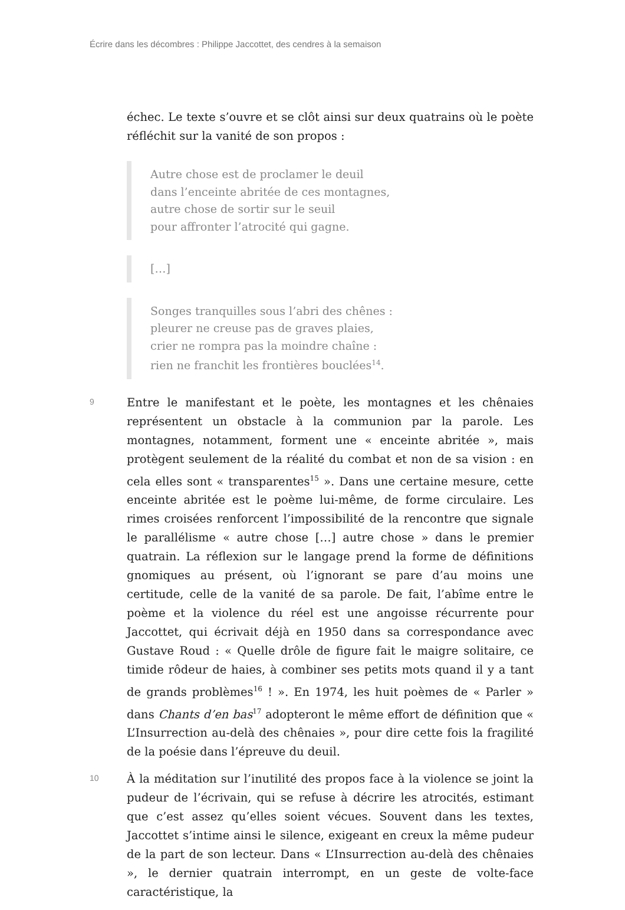Écrire dans les décombres : Philippe Jaccottet, des cendres à la semaison
échec. Le texte s’ouvre et se clôt ainsi sur deux quatrains où le poète réfléchit sur la vanité de son propos :
Autre chose est de proclamer le deuil
dans l’enceinte abritée de ces montagnes,
autre chose de sortir sur le seuil
pour affronter l’atrocité qui gagne.
[…]
Songes tranquilles sous l’abri des chênes :
pleurer ne creuse pas de graves plaies,
crier ne rompra pas la moindre chaîne :
rien ne franchit les frontières bouclées<sup>14</sup>.
9
Entre le manifestant et le poète, les montagnes et les chênaies représentent un obstacle à la communion par la parole. Les montagnes, notamment, forment une « enceinte abritée », mais protègent seulement de la réalité du combat et non de sa vision : en cela elles sont « transparentes<sup>15</sup> ». Dans une certaine mesure, cette enceinte abritée est le poème lui-même, de forme circulaire. Les rimes croisées renforcent l’impossibilité de la rencontre que signale le parallélisme « autre chose […] autre chose » dans le premier quatrain. La réflexion sur le langage prend la forme de définitions gnomiques au présent, où l’ignorant se pare d’au moins une certitude, celle de la vanité de sa parole. De fait, l’abîme entre le poème et la violence du réel est une angoisse récurrente pour Jaccottet, qui écrivait déjà en 1950 dans sa correspondance avec Gustave Roud : « Quelle drôle de figure fait le maigre solitaire, ce timide rôdeur de haies, à combiner ses petits mots quand il y a tant de grands problèmes<sup>16</sup> ! ». En 1974, les huit poèmes de « Parler » dans Chants d’en bas<sup>17</sup> adopteront le même effort de définition que « L’Insurrection au-delà des chênaies », pour dire cette fois la fragilité de la poésie dans l’épreuve du deuil.
10
À la méditation sur l’inutilité des propos face à la violence se joint la pudeur de l’écrivain, qui se refuse à décrire les atrocités, estimant que c’est assez qu’elles soient vécues. Souvent dans les textes, Jaccottet s’intime ainsi le silence, exigeant en creux la même pudeur de la part de son lecteur. Dans « L’Insurrection au-delà des chênaies », le dernier quatrain interrompt, en un geste de volte-face caractéristique, la